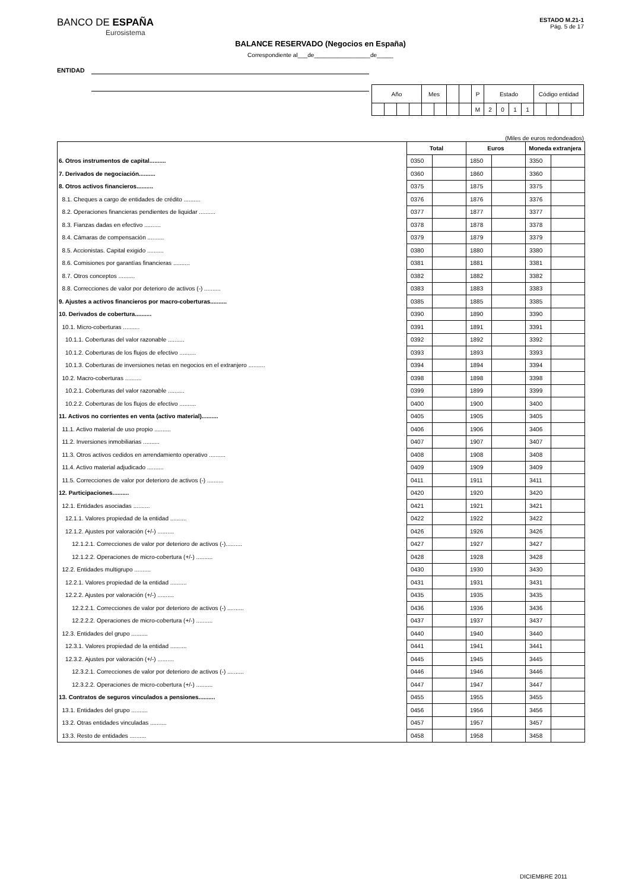BANCO DE ESPAÑA
Eurosistema
ESTADO M.21-1
Pág. 5 de 17
BALANCE RESERVADO (Negocios en España)
Correspondiente al___de_________________de_____
ENTIDAD
| Año | | | | Mes | | | | P | Estado | | | | Código entidad | | | |
| | | | | | | | | M | 2 | 0 | 1 | 1 | | | | |
(Miles de euros redondeados)
| | Total | | Euros | | Moneda extranjera | |
| --- | --- | --- | --- | --- | --- | --- |
| 6. Otros instrumentos de capital.......... | 0350 | | 1850 | | 3350 | |
| 7. Derivados de negociación.......... | 0360 | | 1860 | | 3360 | |
| 8. Otros activos financieros.......... | 0375 | | 1875 | | 3375 | |
| 8.1. Cheques a cargo de entidades de crédito .......... | 0376 | | 1876 | | 3376 | |
| 8.2. Operaciones financieras pendientes de liquidar .......... | 0377 | | 1877 | | 3377 | |
| 8.3. Fianzas dadas en efectivo .......... | 0378 | | 1878 | | 3378 | |
| 8.4. Cámaras de compensación .......... | 0379 | | 1879 | | 3379 | |
| 8.5. Accionistas. Capital exigido .......... | 0380 | | 1880 | | 3380 | |
| 8.6. Comisiones por garantías financieras .......... | 0381 | | 1881 | | 3381 | |
| 8.7. Otros conceptos .......... | 0382 | | 1882 | | 3382 | |
| 8.8. Correcciones de valor por deterioro de activos (-) .......... | 0383 | | 1883 | | 3383 | |
| 9. Ajustes a activos financieros por macro-coberturas.......... | 0385 | | 1885 | | 3385 | |
| 10. Derivados de cobertura.......... | 0390 | | 1890 | | 3390 | |
| 10.1. Micro-coberturas .......... | 0391 | | 1891 | | 3391 | |
| 10.1.1. Coberturas del valor razonable .......... | 0392 | | 1892 | | 3392 | |
| 10.1.2. Coberturas de los flujos de efectivo .......... | 0393 | | 1893 | | 3393 | |
| 10.1.3. Coberturas de inversiones netas en negocios en el extranjero .......... | 0394 | | 1894 | | 3394 | |
| 10.2. Macro-coberturas .......... | 0398 | | 1898 | | 3398 | |
| 10.2.1. Coberturas del valor razonable .......... | 0399 | | 1899 | | 3399 | |
| 10.2.2. Coberturas de los flujos de efectivo .......... | 0400 | | 1900 | | 3400 | |
| 11. Activos no corrientes en venta (activo material).......... | 0405 | | 1905 | | 3405 | |
| 11.1. Activo material de uso propio .......... | 0406 | | 1906 | | 3406 | |
| 11.2. Inversiones inmobiliarias .......... | 0407 | | 1907 | | 3407 | |
| 11.3. Otros activos cedidos en arrendamiento operativo .......... | 0408 | | 1908 | | 3408 | |
| 11.4. Activo material adjudicado .......... | 0409 | | 1909 | | 3409 | |
| 11.5. Correcciones de valor por deterioro de activos (-) .......... | 0411 | | 1911 | | 3411 | |
| 12. Participaciones.......... | 0420 | | 1920 | | 3420 | |
| 12.1. Entidades asociadas .......... | 0421 | | 1921 | | 3421 | |
| 12.1.1. Valores propiedad de la entidad .......... | 0422 | | 1922 | | 3422 | |
| 12.1.2. Ajustes por valoración (+/-) .......... | 0426 | | 1926 | | 3426 | |
| 12.1.2.1. Correcciones de valor por deterioro de activos (-).......... | 0427 | | 1927 | | 3427 | |
| 12.1.2.2. Operaciones de micro-cobertura (+/-) .......... | 0428 | | 1928 | | 3428 | |
| 12.2. Entidades multigrupo .......... | 0430 | | 1930 | | 3430 | |
| 12.2.1. Valores propiedad de la entidad .......... | 0431 | | 1931 | | 3431 | |
| 12.2.2. Ajustes por valoración (+/-) .......... | 0435 | | 1935 | | 3435 | |
| 12.2.2.1. Correcciones de valor por deterioro de activos (-) .......... | 0436 | | 1936 | | 3436 | |
| 12.2.2.2. Operaciones de micro-cobertura (+/-) .......... | 0437 | | 1937 | | 3437 | |
| 12.3. Entidades del grupo .......... | 0440 | | 1940 | | 3440 | |
| 12.3.1. Valores propiedad de la entidad .......... | 0441 | | 1941 | | 3441 | |
| 12.3.2. Ajustes por valoración (+/-) .......... | 0445 | | 1945 | | 3445 | |
| 12.3.2.1. Correcciones de valor por deterioro de activos (-) .......... | 0446 | | 1946 | | 3446 | |
| 12.3.2.2. Operaciones de micro-cobertura (+/-) .......... | 0447 | | 1947 | | 3447 | |
| 13. Contratos de seguros vinculados a pensiones.......... | 0455 | | 1955 | | 3455 | |
| 13.1. Entidades del grupo .......... | 0456 | | 1956 | | 3456 | |
| 13.2. Otras entidades vinculadas .......... | 0457 | | 1957 | | 3457 | |
| 13.3. Resto de entidades .......... | 0458 | | 1958 | | 3458 | |
DICIEMBRE 2011